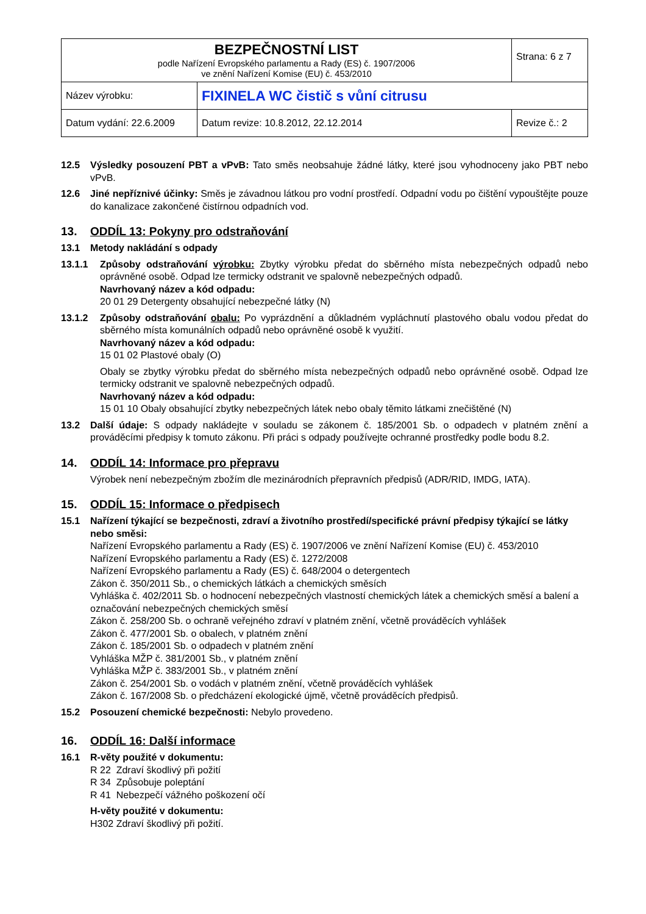| BEZPEČNOSTNÍ LIST podle Nařízení Evropského parlamentu a Rady (ES) č. 1907/2006 ve znění Nařízení Komise (EU) č. 453/2010 | | Strana: 6 z 7 |
| Název výrobku: | FIXINELA WC čistič s vůní citrusu | |
| Datum vydání: 22.6.2009 | Datum revize: 10.8.2012, 22.12.2014 | Revize č.: 2 |
12.5 Výsledky posouzení PBT a vPvB: Tato směs neobsahuje žádné látky, které jsou vyhodnoceny jako PBT nebo vPvB.
12.6 Jiné nepříznivé účinky: Směs je závadnou látkou pro vodní prostředí. Odpadní vodu po čištění vypouštějte pouze do kanalizace zakončené čistírnou odpadních vod.
13. ODDÍL 13: Pokyny pro odstraňování
13.1 Metody nakládání s odpady
13.1.1 Způsoby odstraňování výrobku: Zbytky výrobku předat do sběrného místa nebezpečných odpadů nebo oprávněné osobě. Odpad lze termicky odstranit ve spalovně nebezpečných odpadů.
Navrhovaný název a kód odpadu:
20 01 29 Detergenty obsahující nebezpečné látky (N)
13.1.2 Způsoby odstraňování obalu: Po vyprázdnění a důkladném vypláchnutí plastového obalu vodou předat do sběrného místa komunálních odpadů nebo oprávněné osobě k využití.
Navrhovaný název a kód odpadu:
15 01 02 Plastové obaly (O)
Obaly se zbytky výrobku předat do sběrného místa nebezpečných odpadů nebo oprávněné osobě. Odpad lze termicky odstranit ve spalovně nebezpečných odpadů.
Navrhovaný název a kód odpadu:
15 01 10 Obaly obsahující zbytky nebezpečných látek nebo obaly těmito látkami znečištěné (N)
13.2 Další údaje: S odpady nakládejte v souladu se zákonem č. 185/2001 Sb. o odpadech v platném znění a prováděcími předpisy k tomuto zákonu. Při práci s odpady používejte ochranné prostředky podle bodu 8.2.
14. ODDÍL 14: Informace pro přepravu
Výrobek není nebezpečným zbožím dle mezinárodních přepravních předpisů (ADR/RID, IMDG, IATA).
15. ODDÍL 15: Informace o předpisech
15.1 Nařízení týkající se bezpečnosti, zdraví a životního prostředí/specifické právní předpisy týkající se látky nebo směsi:
Nařízení Evropského parlamentu a Rady (ES) č. 1907/2006 ve znění Nařízení Komise (EU) č. 453/2010
Nařízení Evropského parlamentu a Rady (ES) č. 1272/2008
Nařízení Evropského parlamentu a Rady (ES) č. 648/2004 o detergentech
Zákon č. 350/2011 Sb., o chemických látkách a chemických směsích
Vyhláška č. 402/2011 Sb. o hodnocení nebezpečných vlastností chemických látek a chemických směsí a balení a označování nebezpečných chemických směsí
Zákon č. 258/200 Sb. o ochraně veřejného zdraví v platném znění, včetně prováděcích vyhlášek
Zákon č. 477/2001 Sb. o obalech, v platném znění
Zákon č. 185/2001 Sb. o odpadech v platném znění
Vyhláška MŽP č. 381/2001 Sb., v platném znění
Vyhláška MŽP č. 383/2001 Sb., v platném znění
Zákon č. 254/2001 Sb. o vodách v platném znění, včetně prováděcích vyhlášek
Zákon č. 167/2008 Sb. o předcházení ekologické újmě, včetně prováděcích předpisů.
15.2 Posouzení chemické bezpečnosti: Nebylo provedeno.
16. ODDÍL 16: Další informace
16.1 R-věty použité v dokumentu:
R 22 Zdraví škodlivý při požití
R 34 Způsobuje poleptání
R 41 Nebezpečí vážného poškození očí
H-věty použité v dokumentu:
H302 Zdraví škodlivý při požití.